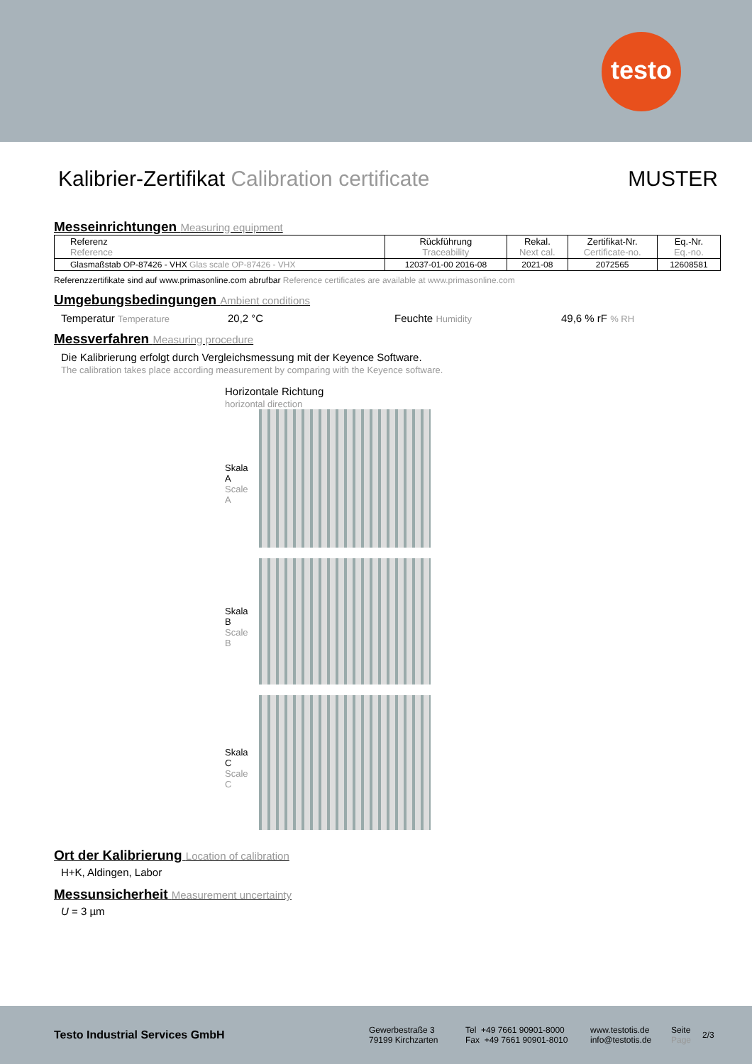testo
Kalibrier-Zertifikat Calibration certificate
MUSTER
Messeinrichtungen Measuring equipment
| Referenz Reference | Rückführung Traceability | Rekal. Next cal. | Zertifikat-Nr. Certificate-no. | Eq.-Nr. Eq.-no. |
| --- | --- | --- | --- | --- |
| Glasmaßstab OP-87426 - VHX Glas scale OP-87426 - VHX | 12037-01-00 2016-08 | 2021-08 | 2072565 | 12608581 |
Referenzzertifikate sind auf www.primasonline.com abrufbar Reference certificates are available at www.primasonline.com
Umgebungsbedingungen Ambient conditions
Temperatur Temperature
20,2 °C Feuchte Humidity
49,6 % rF % RH
Messverfahren Measuring procedure
Die Kalibrierung erfolgt durch Vergleichsmessung mit der Keyence Software.
The calibration takes place according measurement by comparing with the Keyence software.
Horizontale Richtung
horizontal direction
Skala A Scale A
Skala B Scale B
Skala C Scale C
Ort der Kalibrierung Location of calibration
H+K, Aldingen, Labor
Messunsicherheit Measurement uncertainty
U = 3 µm
Testo Industrial Services GmbH
Gewerbestraße 3
79199 Kirchzarten
Tel +49 7661 90901-8000
Fax +49 7661 90901-8010
www.testotis.de
info@testotis.de
Seite
Page
2/3